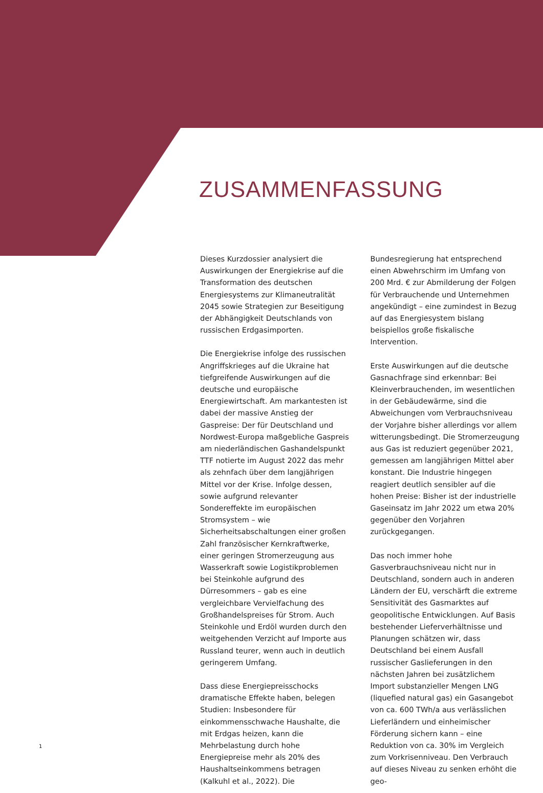ZUSAMMENFASSUNG
Dieses Kurzdossier analysiert die Auswirkungen der Energiekrise auf die Transformation des deutschen Energiesystems zur Klimaneutralität 2045 sowie Strategien zur Beseitigung der Abhängigkeit Deutschlands von russischen Erdgasimporten.
Die Energiekrise infolge des russischen Angriffskrieges auf die Ukraine hat tiefgreifende Auswirkungen auf die deutsche und europäische Energiewirtschaft. Am markantesten ist dabei der massive Anstieg der Gaspreise: Der für Deutschland und Nordwest-Europa maßgebliche Gaspreis am niederländischen Gashandelspunkt TTF notierte im August 2022 das mehr als zehnfach über dem langjährigen Mittel vor der Krise. Infolge dessen, sowie aufgrund relevanter Sondereffekte im europäischen Stromsystem – wie Sicherheitsabschaltungen einer großen Zahl französischer Kernkraftwerke, einer geringen Stromerzeugung aus Wasserkraft sowie Logistikproblemen bei Steinkohle aufgrund des Dürresommers – gab es eine vergleichbare Vervielfachung des Großhandelspreises für Strom. Auch Steinkohle und Erdöl wurden durch den weitgehenden Verzicht auf Importe aus Russland teurer, wenn auch in deutlich geringerem Umfang.
Dass diese Energiepreisschocks dramatische Effekte haben, belegen Studien: Insbesondere für einkommensschwache Haushalte, die mit Erdgas heizen, kann die Mehrbelastung durch hohe Energiepreise mehr als 20% des Haushaltseinkommens betragen (Kalkuhl et al., 2022). Die Bundesregierung hat entsprechend einen Abwehrschirm im Umfang von 200 Mrd. € zur Abmilderung der Folgen für Verbrauchende und Unternehmen angekündigt – eine zumindest in Bezug auf das Energiesystem bislang beispiellos große fiskalische Intervention.
Erste Auswirkungen auf die deutsche Gasnachfrage sind erkennbar: Bei Kleinverbrauchenden, im wesentlichen in der Gebäudewärme, sind die Abweichungen vom Verbrauchsniveau der Vorjahre bisher allerdings vor allem witterungsbedingt. Die Stromerzeugung aus Gas ist reduziert gegenüber 2021, gemessen am langjährigen Mittel aber konstant. Die Industrie hingegen reagiert deutlich sensibler auf die hohen Preise: Bisher ist der industrielle Gaseinsatz im Jahr 2022 um etwa 20% gegenüber den Vorjahren zurückgegangen.
Das noch immer hohe Gasverbrauchsniveau nicht nur in Deutschland, sondern auch in anderen Ländern der EU, verschärft die extreme Sensitivität des Gasmarktes auf geopolitische Entwicklungen. Auf Basis bestehender Lieferverhältnisse und Planungen schätzen wir, dass Deutschland bei einem Ausfall russischer Gaslieferungen in den nächsten Jahren bei zusätzlichem Import substanzieller Mengen LNG (liquefied natural gas) ein Gasangebot von ca. 600 TWh/a aus verlässlichen Lieferländern und einheimischer Förderung sichern kann – eine Reduktion von ca. 30% im Vergleich zum Vorkrisenniveau. Den Verbrauch auf dieses Niveau zu senken erhöht die geo-
1